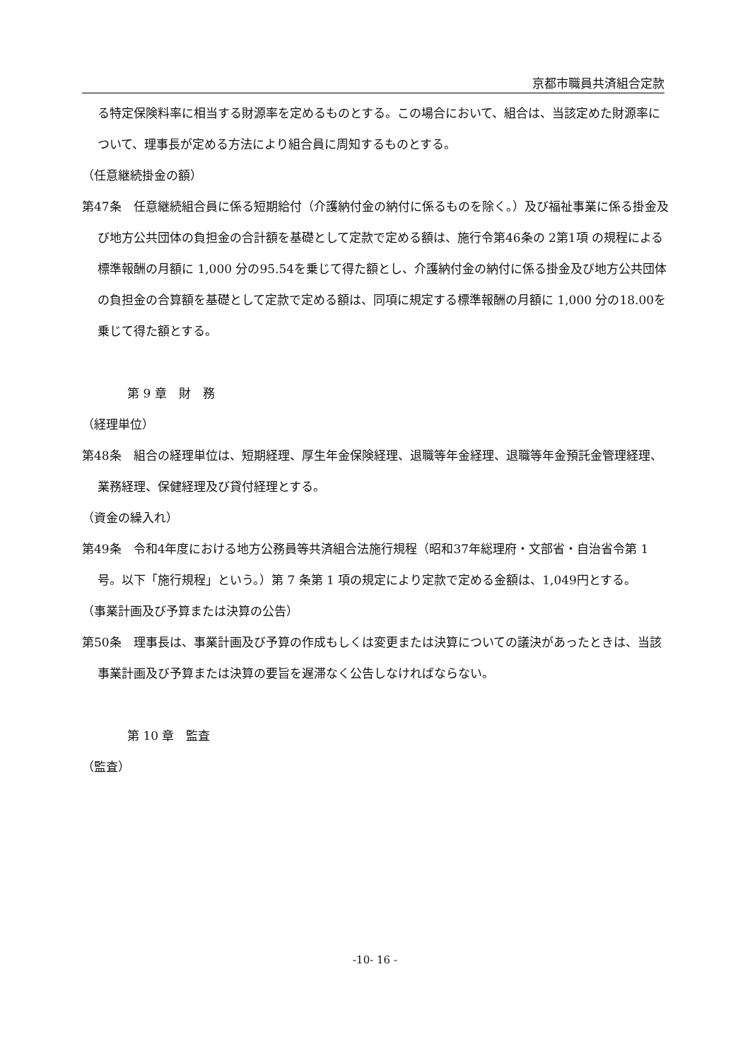京都市職員共済組合定款
る特定保険料率に相当する財源率を定めるものとする。この場合において、組合は、当該定めた財源率について、理事長が定める方法により組合員に周知するものとする。
（任意継続掛金の額）
第47条　任意継続組合員に係る短期給付（介護納付金の納付に係るものを除く。）及び福祉事業に係る掛金及び地方公共団体の負担金の合計額を基礎として定款で定める額は、施行令第46条の 2第1項 の規程による標準報酬の月額に 1,000 分の95.54を乗じて得た額とし、介護納付金の納付に係る掛金及び地方公共団体の負担金の合算額を基礎として定款で定める額は、同項に規定する標準報酬の月額に 1,000 分の18.00を乗じて得た額とする。
第 9 章　財　務
（経理単位）
第48条　組合の経理単位は、短期経理、厚生年金保険経理、退職等年金経理、退職等年金預託金管理経理、業務経理、保健経理及び貸付経理とする。
（資金の繰入れ）
第49条　令和4年度における地方公務員等共済組合法施行規程（昭和37年総理府・文部省・自治省令第 1 号。以下「施行規程」という。）第 7 条第 1 項の規定により定款で定める金額は、1,049円とする。
（事業計画及び予算または決算の公告）
第50条　理事長は、事業計画及び予算の作成もしくは変更または決算についての議決があったときは、当該事業計画及び予算または決算の要旨を遅滞なく公告しなければならない。
第 10 章　監査
（監査）
-10- 16 -